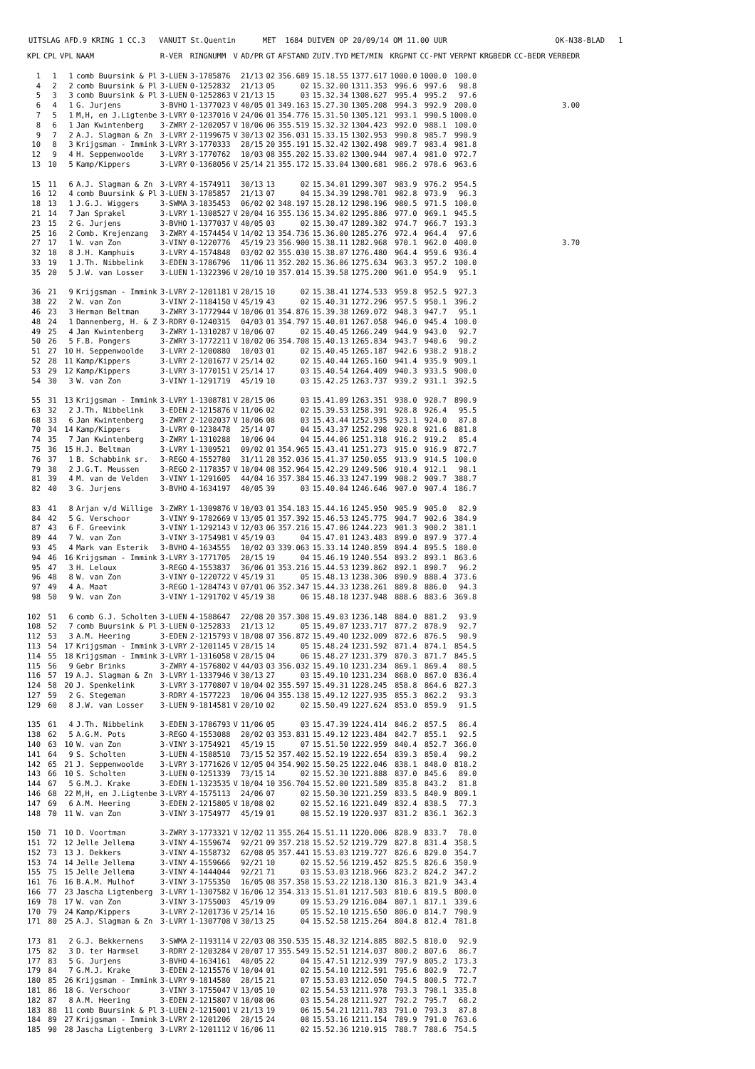UITSLAG AFD.9 KRING 1 CC.3 VANUIT St.Quentin MET 1684 DUIVEN OP 20/09/14 OM 11.00 UUR OK-N38-BLAD 1
| KPL | CPL | VPL | NAAM | R-VER | RINGNUMM | V | AD/PR | GT | AFSTAND | ZUIV.TYD | MET/MIN | KRGPNT | CC-PNT | VERPNT | KRGBEDR | CC-BEDR | VERBEDR |
| --- | --- | --- | --- | --- | --- | --- | --- | --- | --- | --- | --- | --- | --- | --- | --- | --- | --- |
| 1 | 1 | 1 | comb Buursink & Pl | 3-LUEN | 3-1785876 | | 21/13 | 02 | 356.689 | 15.18.55 | 1377.617 | 1000.0 | 1000.0 | 100.0 | | | |
| 4 | 2 | 2 | comb Buursink & Pl | 3-LUEN | 0-1252832 | | 21/13 | 05 | 02 | 15.32.00 | 1311.353 | 996.6 | 997.6 | 98.8 | | | |
| 5 | 3 | 3 | comb Buursink & Pl | 3-LUEN | 0-1252863 | V | 21/13 | 15 | 03 | 15.32.34 | 1308.627 | 995.4 | 995.2 | 97.6 | | | |
| 6 | 4 | 1 | G. Jurjens | 3-BVHO | 1-1377023 | V | 40/05 | 01 | 349.163 | 15.27.30 | 1305.208 | 994.3 | 992.9 | 200.0 | | | 3.00 |
| 7 | 5 | 1 | M,H, en J.Ligtenbe | 3-LVRY | 0-1237016 | V | 24/06 | 01 | 354.776 | 15.31.50 | 1305.121 | 993.1 | 990.5 | 1000.0 | | | |
| 8 | 6 | 1 | Jan Kwintenberg | 3-ZWRY | 2-1202057 | V | 10/06 | 06 | 355.519 | 15.32.32 | 1304.423 | 992.0 | 988.1 | 100.0 | | | |
| 9 | 7 | 2 | A.J. Slagman & Zn | 3-LVRY | 2-1199675 | V | 30/13 | 02 | 356.031 | 15.33.15 | 1302.953 | 990.8 | 985.7 | 990.9 | | | |
| 10 | 8 | 3 | Krijgsman - Immink | 3-LVRY | 3-1770333 | | 28/15 | 20 | 355.191 | 15.32.42 | 1302.498 | 989.7 | 983.4 | 981.8 | | | |
| 12 | 9 | 4 | H. Seppenwoolde | 3-LVRY | 3-1770762 | | 10/03 | 08 | 355.202 | 15.33.02 | 1300.944 | 987.4 | 981.0 | 972.7 | | | |
| 13 | 10 | 5 | Kamp/Kippers | 3-LVRY | 0-1368056 | V | 25/14 | 21 | 355.172 | 15.33.04 | 1300.681 | 986.2 | 978.6 | 963.6 | | | |
| 15 | 11 | 6 | A.J. Slagman & Zn | 3-LVRY | 4-1574911 | | 30/13 | 13 | 02 | 15.34.01 | 1299.307 | 983.9 | 976.2 | 954.5 | | | |
| 16 | 12 | 4 | comb Buursink & Pl | 3-LUEN | 3-1785857 | | 21/13 | 07 | 04 | 15.34.39 | 1298.701 | 982.8 | 973.9 | 96.3 | | | |
| 18 | 13 | 1 | J.G.J. Wiggers | 3-SWMA | 3-1835453 | | 06/02 | 02 | 348.197 | 15.28.12 | 1298.196 | 980.5 | 971.5 | 100.0 | | | |
| 21 | 14 | 7 | Jan Sprakel | 3-LVRY | 1-1308527 | V | 20/04 | 16 | 355.136 | 15.34.02 | 1295.886 | 977.0 | 969.1 | 945.5 | | | |
| 23 | 15 | 2 | G. Jurjens | 3-BVHO | 1-1377037 | V | 40/05 | 03 | 02 | 15.30.47 | 1289.382 | 974.7 | 966.7 | 193.3 | | | |
| 25 | 16 | 2 | Comb. Krejenzang | 3-ZWRY | 4-1574454 | V | 14/02 | 13 | 354.736 | 15.36.00 | 1285.276 | 972.4 | 964.4 | 97.6 | | | |
| 27 | 17 | 1 | W. van Zon | 3-VINY | 0-1220776 | | 45/19 | 23 | 356.900 | 15.38.11 | 1282.968 | 970.1 | 962.0 | 400.0 | | | 3.70 |
| 32 | 18 | 8 | J.H. Kamphuis | 3-LVRY | 4-1574848 | | 03/02 | 02 | 355.030 | 15.38.07 | 1276.480 | 964.4 | 959.6 | 936.4 | | | |
| 33 | 19 | 1 | J.Th. Nibbelink | 3-EDEN | 3-1786796 | | 11/06 | 11 | 352.202 | 15.36.06 | 1275.634 | 963.3 | 957.2 | 100.0 | | | |
| 35 | 20 | 5 | J.W. van Losser | 3-LUEN | 1-1322396 | V | 20/10 | 10 | 357.014 | 15.39.58 | 1275.200 | 961.0 | 954.9 | 95.1 | | | |
| 36 | 21 | 9 | Krijgsman - Immink | 3-LVRY | 2-1201181 | V | 28/15 | 10 | 02 | 15.38.41 | 1274.533 | 959.8 | 952.5 | 927.3 | | | |
| 38 | 22 | 2 | W. van Zon | 3-VINY | 2-1184150 | V | 45/19 | 43 | 02 | 15.40.31 | 1272.296 | 957.5 | 950.1 | 396.2 | | | |
| 46 | 23 | 3 | Herman Beltman | 3-ZWRY | 3-1772944 | V | 10/06 | 01 | 354.876 | 15.39.38 | 1269.072 | 948.3 | 947.7 | 95.1 | | | |
| 48 | 24 | 1 | Dannenberg, H. & Z | 3-RDRY | 0-1240315 | | 04/03 | 01 | 354.797 | 15.40.01 | 1267.058 | 946.0 | 945.4 | 100.0 | | | |
| 49 | 25 | 4 | Jan Kwintenberg | 3-ZWRY | 1-1310287 | V | 10/06 | 07 | 02 | 15.40.45 | 1266.249 | 944.9 | 943.0 | 92.7 | | | |
| 50 | 26 | 5 | F.B. Pongers | 3-ZWRY | 3-1772211 | V | 10/02 | 06 | 354.708 | 15.40.13 | 1265.834 | 943.7 | 940.6 | 90.2 | | | |
| 51 | 27 | 10 | H. Seppenwoolde | 3-LVRY | 2-1200880 | | 10/03 | 01 | 02 | 15.40.45 | 1265.187 | 942.6 | 938.2 | 918.2 | | | |
| 52 | 28 | 11 | Kamp/Kippers | 3-LVRY | 2-1201677 | V | 25/14 | 02 | 02 | 15.40.44 | 1265.160 | 941.4 | 935.9 | 909.1 | | | |
| 53 | 29 | 12 | Kamp/Kippers | 3-LVRY | 3-1770151 | V | 25/14 | 17 | 03 | 15.40.54 | 1264.409 | 940.3 | 933.5 | 900.0 | | | |
| 54 | 30 | 3 | W. van Zon | 3-VINY | 1-1291719 | | 45/19 | 10 | 03 | 15.42.25 | 1263.737 | 939.2 | 931.1 | 392.5 | | | |
| 55 | 31 | 13 | Krijgsman - Immink | 3-LVRY | 1-1308781 | V | 28/15 | 06 | 03 | 15.41.09 | 1263.351 | 938.0 | 928.7 | 890.9 | | | |
| 63 | 32 | 2 | J.Th. Nibbelink | 3-EDEN | 2-1215876 | V | 11/06 | 02 | 02 | 15.39.53 | 1258.391 | 928.8 | 926.4 | 95.5 | | | |
| 68 | 33 | 6 | Jan Kwintenberg | 3-ZWRY | 2-1202037 | V | 10/06 | 08 | 03 | 15.43.44 | 1252.935 | 923.1 | 924.0 | 87.8 | | | |
| 70 | 34 | 14 | Kamp/Kippers | 3-LVRY | 0-1238478 | | 25/14 | 07 | 04 | 15.43.37 | 1252.298 | 920.8 | 921.6 | 881.8 | | | |
| 74 | 35 | 7 | Jan Kwintenberg | 3-ZWRY | 1-1310288 | | 10/06 | 04 | 04 | 15.44.06 | 1251.318 | 916.2 | 919.2 | 85.4 | | | |
| 75 | 36 | 15 | H.J. Beltman | 3-LVRY | 1-1309521 | | 09/02 | 01 | 354.965 | 15.43.41 | 1251.273 | 915.0 | 916.9 | 872.7 | | | |
| 76 | 37 | 1 | B. Schabbink sr. | 3-REGO | 4-1552780 | | 31/11 | 28 | 352.036 | 15.41.37 | 1250.055 | 913.9 | 914.5 | 100.0 | | | |
| 79 | 38 | 2 | J.G.T. Meussen | 3-REGO | 2-1178357 | V | 10/04 | 08 | 352.964 | 15.42.29 | 1249.506 | 910.4 | 912.1 | 98.1 | | | |
| 81 | 39 | 4 | M. van de Velden | 3-VINY | 1-1291605 | | 44/04 | 16 | 357.384 | 15.46.33 | 1247.199 | 908.2 | 909.7 | 388.7 | | | |
| 82 | 40 | 3 | G. Jurjens | 3-BVHO | 4-1634197 | | 40/05 | 39 | 03 | 15.40.04 | 1246.646 | 907.0 | 907.4 | 186.7 | | | |
| 83 | 41 | 8 | Arjan v/d Willige | 3-ZWRY | 1-1309876 | V | 10/03 | 01 | 354.183 | 15.44.16 | 1245.950 | 905.9 | 905.0 | 82.9 | | | |
| 84 | 42 | 5 | G. Verschoor | 3-VINY | 9-1782669 | V | 13/05 | 01 | 357.392 | 15.46.53 | 1245.775 | 904.7 | 902.6 | 384.9 | | | |
| 87 | 43 | 6 | F. Greevink | 3-VINY | 1-1292143 | V | 12/03 | 06 | 357.216 | 15.47.06 | 1244.223 | 901.3 | 900.2 | 381.1 | | | |
| 89 | 44 | 7 | W. van Zon | 3-VINY | 3-1754981 | V | 45/19 | 03 | 04 | 15.47.01 | 1243.483 | 899.0 | 897.9 | 377.4 | | | |
| 93 | 45 | 4 | Mark van Esterik | 3-BVHO | 4-1634555 | | 10/02 | 03 | 339.063 | 15.33.14 | 1240.859 | 894.4 | 895.5 | 180.0 | | | |
| 94 | 46 | 16 | Krijgsman - Immink | 3-LVRY | 3-1771705 | | 28/15 | 19 | 04 | 15.46.19 | 1240.554 | 893.2 | 893.1 | 863.6 | | | |
| 95 | 47 | 3 | H. Leloux | 3-REGO | 4-1553837 | | 36/06 | 01 | 353.216 | 15.44.53 | 1239.862 | 892.1 | 890.7 | 96.2 | | | |
| 96 | 48 | 8 | W. van Zon | 3-VINY | 0-1220722 | V | 45/19 | 31 | 05 | 15.48.13 | 1238.306 | 890.9 | 888.4 | 373.6 | | | |
| 97 | 49 | 4 | A. Maat | 3-REGO | 1-1284743 | V | 07/01 | 06 | 352.347 | 15.44.33 | 1238.261 | 889.8 | 886.0 | 94.3 | | | |
| 98 | 50 | 9 | W. van Zon | 3-VINY | 1-1291702 | V | 45/19 | 38 | 06 | 15.48.18 | 1237.948 | 888.6 | 883.6 | 369.8 | | | |
| 102 | 51 | 6 | comb G.J. Scholten | 3-LUEN | 4-1588647 | | 22/08 | 20 | 357.308 | 15.49.03 | 1236.148 | 884.0 | 881.2 | 93.9 | | | |
| 108 | 52 | 7 | comb Buursink & Pl | 3-LUEN | 0-1252833 | | 21/13 | 12 | 05 | 15.49.07 | 1233.717 | 877.2 | 878.9 | 92.7 | | | |
| 112 | 53 | 3 | A.M. Heering | 3-EDEN | 2-1215793 | V | 18/08 | 07 | 356.872 | 15.49.40 | 1232.009 | 872.6 | 876.5 | 90.9 | | | |
| 113 | 54 | 17 | Krijgsman - Immink | 3-LVRY | 2-1201145 | V | 28/15 | 14 | 05 | 15.48.24 | 1231.592 | 871.4 | 874.1 | 854.5 | | | |
| 114 | 55 | 18 | Krijgsman - Immink | 3-LVRY | 1-1316058 | V | 28/15 | 04 | 06 | 15.48.27 | 1231.379 | 870.3 | 871.7 | 845.5 | | | |
| 115 | 56 | 9 | Gebr Brinks | 3-ZWRY | 4-1576802 | V | 44/03 | 03 | 356.032 | 15.49.10 | 1231.234 | 869.1 | 869.4 | 80.5 | | | |
| 116 | 57 | 19 | A.J. Slagman & Zn | 3-LVRY | 1-1337946 | V | 30/13 | 27 | 03 | 15.49.10 | 1231.234 | 868.0 | 867.0 | 836.4 | | | |
| 124 | 58 | 20 | J. Spenkelink | 3-LVRY | 3-1770807 | V | 10/04 | 02 | 355.597 | 15.49.31 | 1228.245 | 858.8 | 864.6 | 827.3 | | | |
| 127 | 59 | 2 | G. Stegeman | 3-RDRY | 4-1577223 | | 10/06 | 04 | 355.138 | 15.49.12 | 1227.935 | 855.3 | 862.2 | 93.3 | | | |
| 129 | 60 | 8 | J.W. van Losser | 3-LUEN | 9-1814581 | V | 20/10 | 02 | 02 | 15.50.49 | 1227.624 | 853.0 | 859.9 | 91.5 | | | |
| 135 | 61 | 4 | J.Th. Nibbelink | 3-EDEN | 3-1786793 | V | 11/06 | 05 | 03 | 15.47.39 | 1224.414 | 846.2 | 857.5 | 86.4 | | | |
| 138 | 62 | 5 | A.G.M. Pots | 3-REGO | 4-1553088 | | 20/02 | 03 | 353.831 | 15.49.12 | 1223.484 | 842.7 | 855.1 | 92.5 | | | |
| 140 | 63 | 10 | W. van Zon | 3-VINY | 3-1754921 | | 45/19 | 15 | 07 | 15.51.50 | 1222.959 | 840.4 | 852.7 | 366.0 | | | |
| 141 | 64 | 9 | S. Scholten | 3-LUEN | 4-1588510 | | 73/15 | 52 | 357.402 | 15.52.19 | 1222.654 | 839.3 | 850.4 | 90.2 | | | |
| 142 | 65 | 21 | J. Seppenwoolde | 3-LVRY | 3-1771626 | V | 12/05 | 04 | 354.902 | 15.50.25 | 1222.046 | 838.1 | 848.0 | 818.2 | | | |
| 143 | 66 | 10 | S. Scholten | 3-LUEN | 0-1251339 | | 73/15 | 14 | 02 | 15.52.30 | 1221.888 | 837.0 | 845.6 | 89.0 | | | |
| 144 | 67 | 5 | G.M.J. Krake | 3-EDEN | 1-1323535 | V | 10/04 | 10 | 356.704 | 15.52.00 | 1221.589 | 835.8 | 843.2 | 81.8 | | | |
| 146 | 68 | 22 | M,H, en J.Ligtenbe | 3-LVRY | 4-1575113 | | 24/06 | 07 | 02 | 15.50.30 | 1221.259 | 833.5 | 840.9 | 809.1 | | | |
| 147 | 69 | 6 | A.M. Heering | 3-EDEN | 2-1215805 | V | 18/08 | 02 | 02 | 15.52.16 | 1221.049 | 832.4 | 838.5 | 77.3 | | | |
| 148 | 70 | 11 | W. van Zon | 3-VINY | 3-1754977 | | 45/19 | 01 | 08 | 15.52.19 | 1220.937 | 831.2 | 836.1 | 362.3 | | | |
| 150 | 71 | 10 | D. Voortman | 3-ZWRY | 3-1773321 | V | 12/02 | 11 | 355.264 | 15.51.11 | 1220.006 | 828.9 | 833.7 | 78.0 | | | |
| 151 | 72 | 12 | Jelle Jellema | 3-VINY | 4-1559674 | | 92/21 | 09 | 357.218 | 15.52.52 | 1219.729 | 827.8 | 831.4 | 358.5 | | | |
| 152 | 73 | 13 | J. Dekkers | 3-VINY | 4-1558732 | | 62/08 | 05 | 357.441 | 15.53.03 | 1219.727 | 826.6 | 829.0 | 354.7 | | | |
| 153 | 74 | 14 | Jelle Jellema | 3-VINY | 4-1559666 | | 92/21 | 10 | 02 | 15.52.56 | 1219.452 | 825.5 | 826.6 | 350.9 | | | |
| 155 | 75 | 15 | Jelle Jellema | 3-VINY | 4-1444044 | | 92/21 | 71 | 03 | 15.53.03 | 1218.966 | 823.2 | 824.2 | 347.2 | | | |
| 161 | 76 | 16 | B.A.M. Mulhof | 3-VINY | 3-1755350 | | 16/05 | 08 | 357.358 | 15.53.22 | 1218.130 | 816.3 | 821.9 | 343.4 | | | |
| 166 | 77 | 23 | Jascha Ligtenberg | 3-LVRY | 1-1307582 | V | 16/06 | 12 | 354.313 | 15.51.01 | 1217.503 | 810.6 | 819.5 | 800.0 | | | |
| 169 | 78 | 17 | W. van Zon | 3-VINY | 3-1755003 | | 45/19 | 09 | 09 | 15.53.29 | 1216.084 | 807.1 | 817.1 | 339.6 | | | |
| 170 | 79 | 24 | Kamp/Kippers | 3-LVRY | 2-1201736 | V | 25/14 | 16 | 05 | 15.52.10 | 1215.650 | 806.0 | 814.7 | 790.9 | | | |
| 171 | 80 | 25 | A.J. Slagman & Zn | 3-LVRY | 1-1307708 | V | 30/13 | 25 | 04 | 15.52.58 | 1215.264 | 804.8 | 812.4 | 781.8 | | | |
| 173 | 81 | 2 | G.J. Bekkernens | 3-SWMA | 2-1193114 | V | 22/03 | 08 | 350.535 | 15.48.32 | 1214.885 | 802.5 | 810.0 | 92.9 | | | |
| 175 | 82 | 3 | D. ter Harmsel | 3-RDRY | 2-1203284 | V | 20/07 | 17 | 355.549 | 15.52.51 | 1214.037 | 800.2 | 807.6 | 86.7 | | | |
| 177 | 83 | 5 | G. Jurjens | 3-BVHO | 4-1634161 | | 40/05 | 22 | 04 | 15.47.51 | 1212.939 | 797.9 | 805.2 | 173.3 | | | |
| 179 | 84 | 7 | G.M.J. Krake | 3-EDEN | 2-1215576 | V | 10/04 | 01 | 02 | 15.54.10 | 1212.591 | 795.6 | 802.9 | 72.7 | | | |
| 180 | 85 | 26 | Krijgsman - Immink | 3-LVRY | 9-1814580 | | 28/15 | 21 | 07 | 15.53.03 | 1212.050 | 794.5 | 800.5 | 772.7 | | | |
| 181 | 86 | 18 | G. Verschoor | 3-VINY | 3-1755047 | V | 13/05 | 10 | 02 | 15.54.53 | 1211.978 | 793.3 | 798.1 | 335.8 | | | |
| 182 | 87 | 8 | A.M. Heering | 3-EDEN | 2-1215807 | V | 18/08 | 06 | 03 | 15.54.28 | 1211.927 | 792.2 | 795.7 | 68.2 | | | |
| 183 | 88 | 11 | comb Buursink & Pl | 3-LUEN | 2-1215001 | V | 21/13 | 19 | 06 | 15.54.21 | 1211.783 | 791.0 | 793.3 | 87.8 | | | |
| 184 | 89 | 27 | Krijgsman - Immink | 3-LVRY | 2-1201206 | | 28/15 | 24 | 08 | 15.53.16 | 1211.154 | 789.9 | 791.0 | 763.6 | | | |
| 185 | 90 | 28 | Jascha Ligtenberg | 3-LVRY | 2-1201112 | V | 16/06 | 11 | 02 | 15.52.36 | 1210.915 | 788.7 | 788.6 | 754.5 | | | |